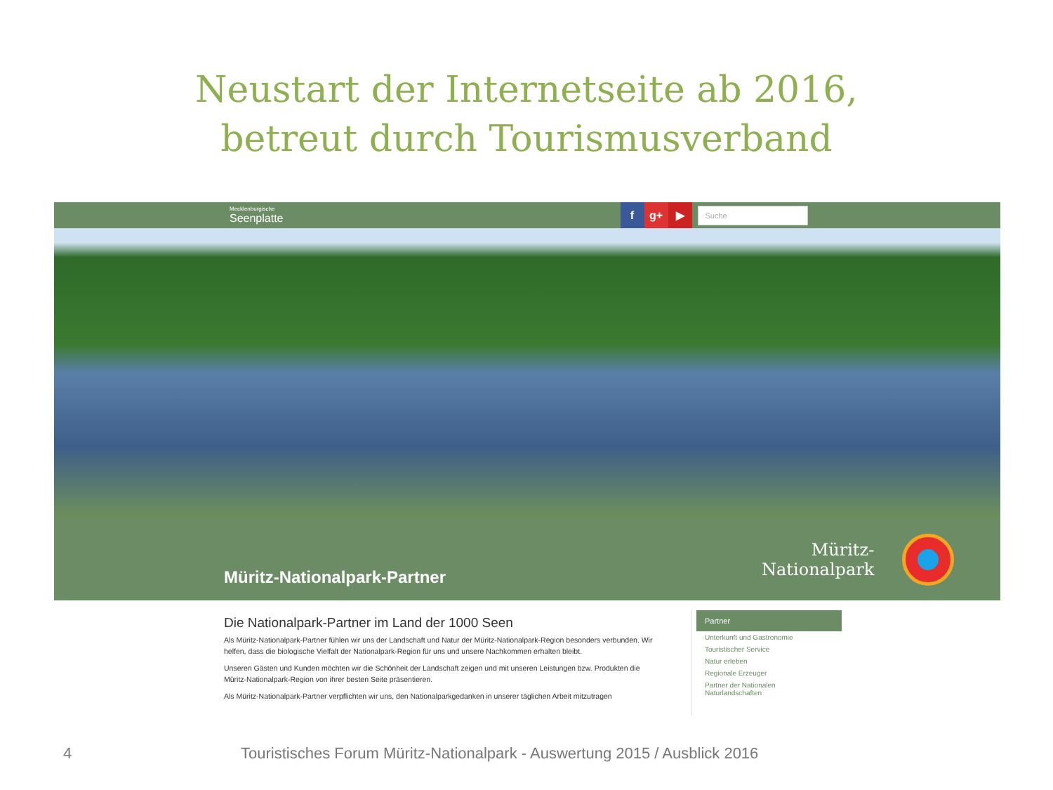Neustart der Internetseite ab 2016,
betreut durch Tourismusverband
Mecklenburgische
Seenplatte
f g+ ▶
Suche
Müritz-Nationalpark-Partner
Müritz-
Nationalpark
Die Nationalpark-Partner im Land der 1000 Seen
Als Müritz-Nationalpark-Partner fühlen wir uns der Landschaft und Natur der Müritz-Nationalpark-Region besonders verbunden. Wir helfen, dass die biologische Vielfalt der Nationalpark-Region für uns und unsere Nachkommen erhalten bleibt.
Unseren Gästen und Kunden möchten wir die Schönheit der Landschaft zeigen und mit unseren Leistungen bzw. Produkten die Müritz-Nationalpark-Region von ihrer besten Seite präsentieren.
Als Müritz-Nationalpark-Partner verpflichten wir uns, den Nationalparkgedanken in unserer täglichen Arbeit mitzutragen
Partner
Unterkunft und Gastronomie
Touristischer Service
Natur erleben
Regionale Erzeuger
Partner der Nationalen Naturlandschaften
4 Touristisches Forum Müritz-Nationalpark - Auswertung 2015 / Ausblick 2016